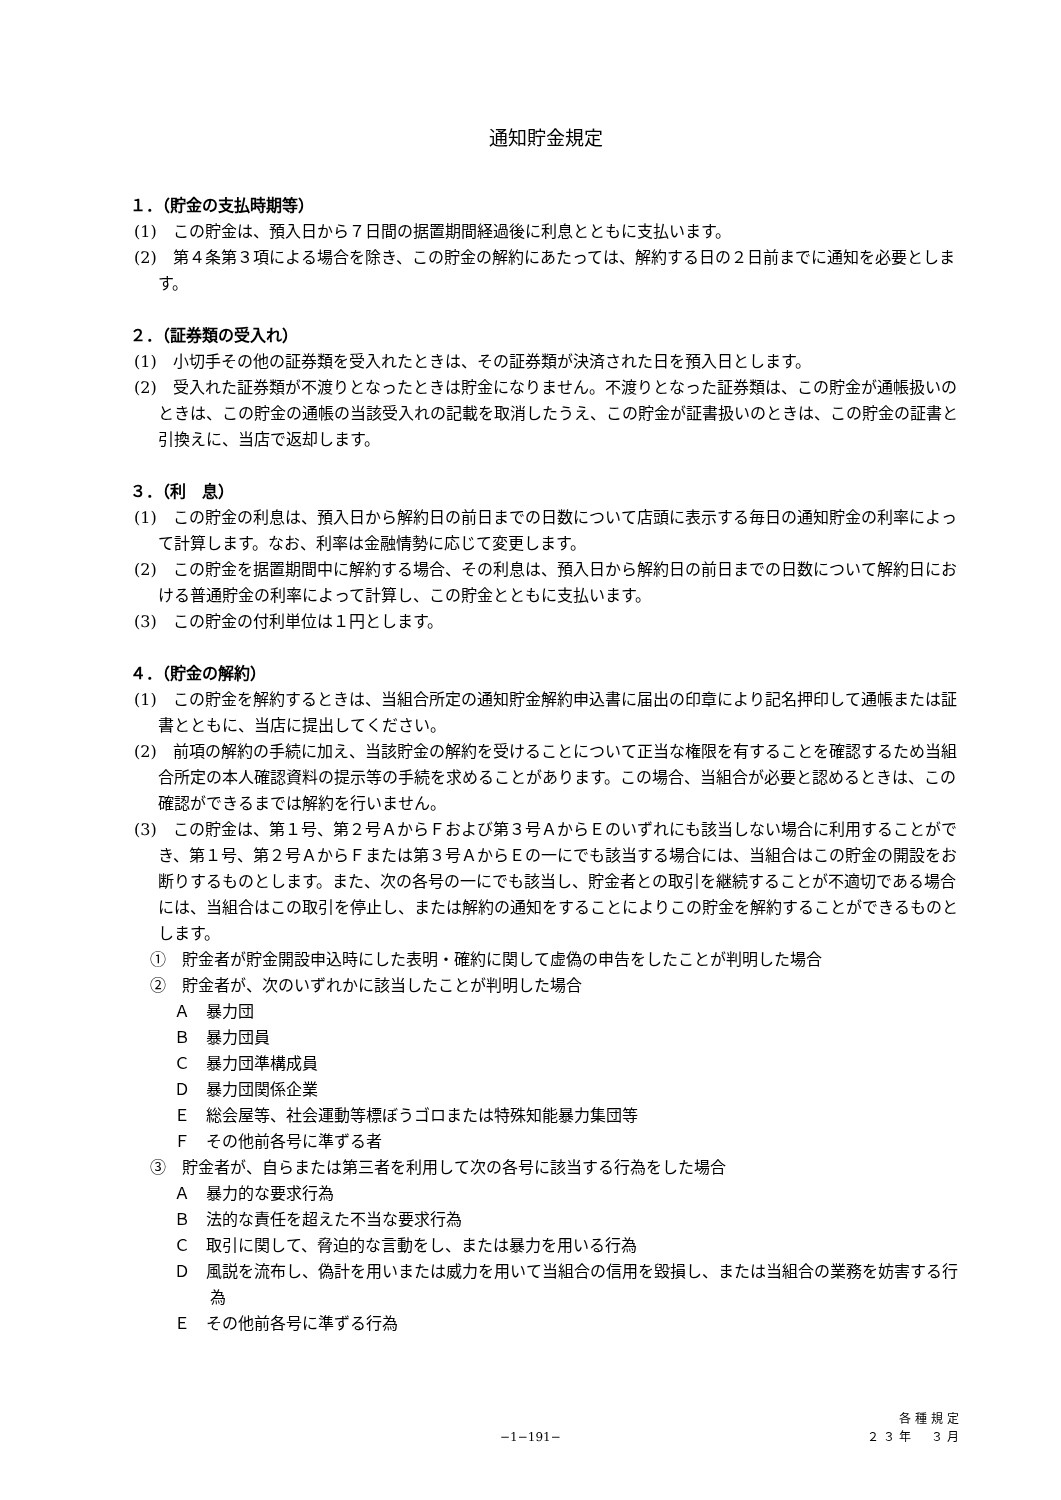通知貯金規定
１．（貯金の支払時期等）
(1)　この貯金は、預入日から７日間の据置期間経過後に利息とともに支払います。
(2)　第４条第３項による場合を除き、この貯金の解約にあたっては、解約する日の２日前までに通知を必要とします。
２．（証券類の受入れ）
(1)　小切手その他の証券類を受入れたときは、その証券類が決済された日を預入日とします。
(2)　受入れた証券類が不渡りとなったときは貯金になりません。不渡りとなった証券類は、この貯金が通帳扱いのときは、この貯金の通帳の当該受入れの記載を取消したうえ、この貯金が証書扱いのときは、この貯金の証書と引換えに、当店で返却します。
３．（利　息）
(1)　この貯金の利息は、預入日から解約日の前日までの日数について店頭に表示する毎日の通知貯金の利率によって計算します。なお、利率は金融情勢に応じて変更します。
(2)　この貯金を据置期間中に解約する場合、その利息は、預入日から解約日の前日までの日数について解約日における普通貯金の利率によって計算し、この貯金とともに支払います。
(3)　この貯金の付利単位は１円とします。
４．（貯金の解約）
(1)　この貯金を解約するときは、当組合所定の通知貯金解約申込書に届出の印章により記名押印して通帳または証書とともに、当店に提出してください。
(2)　前項の解約の手続に加え、当該貯金の解約を受けることについて正当な権限を有することを確認するため当組合所定の本人確認資料の提示等の手続を求めることがあります。この場合、当組合が必要と認めるときは、この確認ができるまでは解約を行いません。
(3)　この貯金は、第１号、第２号ＡからＦおよび第３号ＡからＥのいずれにも該当しない場合に利用することができ、第１号、第２号ＡからＦまたは第３号ＡからＥの一にでも該当する場合には、当組合はこの貯金の開設をお断りするものとします。また、次の各号の一にでも該当し、貯金者との取引を継続することが不適切である場合には、当組合はこの取引を停止し、または解約の通知をすることによりこの貯金を解約することができるものとします。
①　貯金者が貯金開設申込時にした表明・確約に関して虚偽の申告をしたことが判明した場合
②　貯金者が、次のいずれかに該当したことが判明した場合
Ａ　暴力団
Ｂ　暴力団員
Ｃ　暴力団準構成員
Ｄ　暴力団関係企業
Ｅ　総会屋等、社会運動等標ぼうゴロまたは特殊知能暴力集団等
Ｆ　その他前各号に準ずる者
③　貯金者が、自らまたは第三者を利用して次の各号に該当する行為をした場合
Ａ　暴力的な要求行為
Ｂ　法的な責任を超えた不当な要求行為
Ｃ　取引に関して、脅迫的な言動をし、または暴力を用いる行為
Ｄ　風説を流布し、偽計を用いまたは威力を用いて当組合の信用を毀損し、または当組合の業務を妨害する行為
Ｅ　その他前各号に準ずる行為
各種規定
２３年　３月
−1−191−